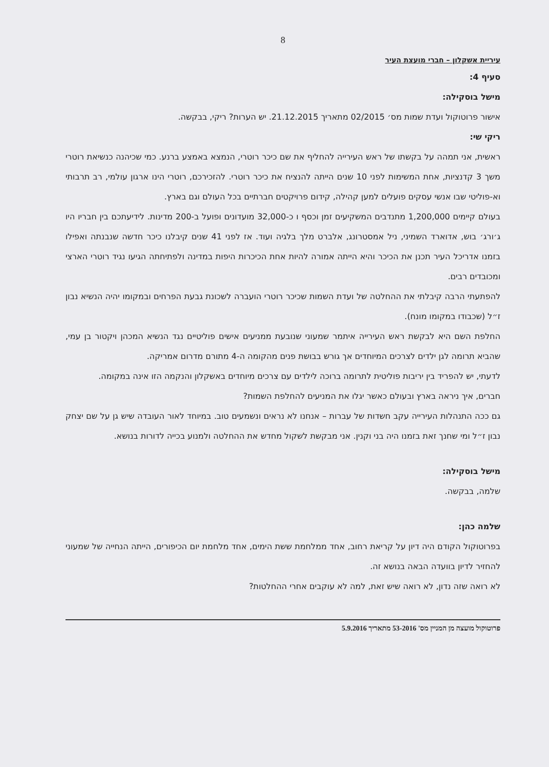8
עיריית אשקלון – חברי מועצת העיר
סעיף 4:
מישל בוסקילה:
אישור פרוטוקול ועדת שמות מס׳ 02/2015 מתאריך 21.12.2015. יש הערות? ריקי, בבקשה.
ריקי שי:
ראשית, אני תמהה על בקשתו של ראש העירייה להחליף את שם כיכר רוטרי, הנמצא באמצע ברנע. כמי שכיהנה כנשיאת רוטרי משך 3 קדנציות, אחת המשימות לפני 10 שנים הייתה להנציח את כיכר רוטרי. להזכירכם, רוטרי הינו ארגון עולמי, רב תרבותי וא-פוליטי שבו אנשי עסקים פועלים למען קהילה, קידום פרויקטים חברתיים בכל העולם וגם בארץ.
בעולם קיימים 1,200,000 מתנדבים המשקיעים זמן וכסף ו כ-32,000 מועדונים ופועל ב-200 מדינות. לידיעתכם בין חבריו היו ג׳ורג׳ בוש, אדוארד השמיני, ניל אמסטרונג, אלברט מלך בלגיה ועוד. אז לפני 41 שנים קיבלנו כיכר חדשה שנבנתה ואפילו בזמנו אדריכל העיר תכנן את הכיכר והיא הייתה אמורה להיות אחת הכיכרות היפות במדינה ולפתיחתה הגיעו נגיד רוטרי הארצי ומכובדים רבים.
להפתעתי הרבה קיבלתי את ההחלטה של ועדת השמות שכיכר רוטרי הועברה לשכונת גבעת הפרחים ובמקומו יהיה הנשיא נבון ז״ל (שכבודו במקומו מונח).
החלפת השם היא לבקשת ראש העירייה איתמר שמעוני שנובעת ממניעים אישים פוליטיים נגד הנשיא המכהן ויקטור בן עמי, שהביא תרומה לגן ילדים לצרכים המיוחדים אך גורש בבושת פנים מהקומה ה-4 מתורם מדרום אמריקה.
לדעתי, יש להפריד בין יריבות פוליטית לתרומה ברוכה לילדים עם צרכים מיוחדים באשקלון והנקמה הזו אינה במקומה.
חברים, איך ניראה בארץ ובעולם כאשר יגלו את המניעים להחלפת השמות?
גם ככה התנהלות העירייה עקב חשדות של עברות – אנחנו לא נראים ונשמעים טוב. במיוחד לאור העובדה שיש גן על שם יצחק נבון ז״ל ומי שחנך זאת בזמנו היה בני וקנין. אני מבקשת לשקול מחדש את ההחלטה ולמנוע בכייה לדורות בנושא.
מישל בוסקילה:
שלמה, בבקשה.
שלמה כהן:
בפרוטוקול הקודם היה דיון על קריאת רחוב, אחד ממלחמת ששת הימים, אחד מלחמת יום הכיפורים, הייתה הנחייה של שמעוני להחזיר לדיון בוועדה הבאה בנושא זה.
לא רואה שזה נדון, לא רואה שיש זאת, למה לא עוקבים אחרי ההחלטות?
פרוטוקול מועצה מן המניין מס' 53-2016 מתאריך 5.9.2016